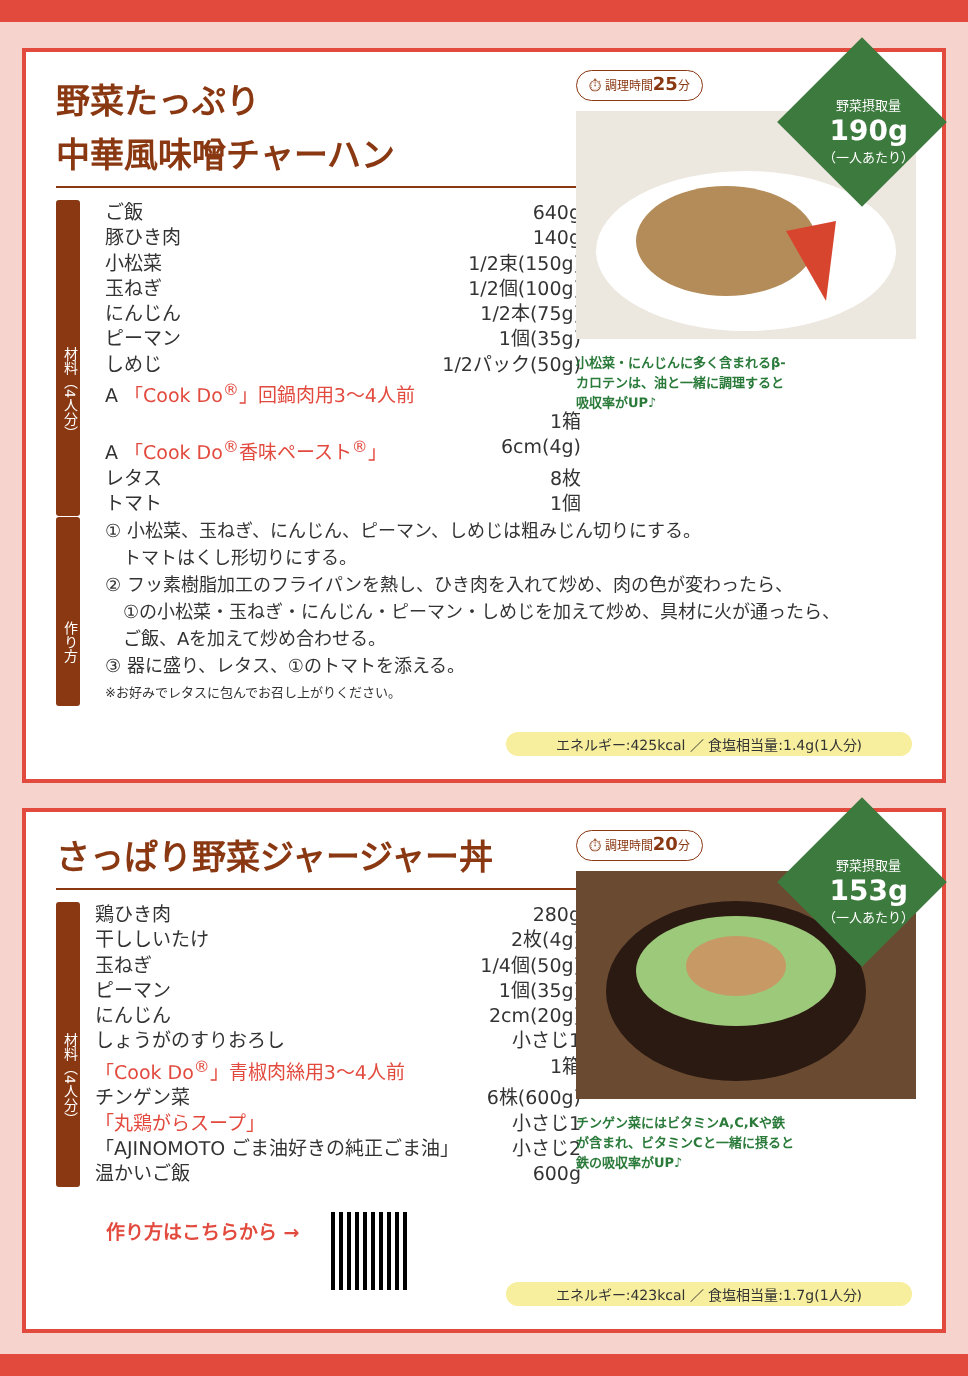野菜たっぷり
中華風味噌チャーハン
材料（4人分）
ご飯 640g
豚ひき肉 140g
小松菜 1/2束(150g)
玉ねぎ 1/2個(100g)
にんじん 1/2本(75g)
ピーマン 1個(35g)
しめじ 1/2パック(50g)
A 「Cook Do<sup>®</sup>」回鍋肉用3～4人前
1箱
A 「Cook Do<sup>®</sup>香味ペースト<sup>®</sup>」 6cm(4g)
レタス 8枚
トマト 1個
⏱ 調理時間25分
小松菜・にんじんに多く含まれるβ-カロテンは、油と一緒に調理すると吸収率がUP♪
野菜摂取量
190g
（一人あたり）
作り方
① 小松菜、玉ねぎ、にんじん、ピーマン、しめじは粗みじん切りにする。
　トマトはくし形切りにする。
② フッ素樹脂加工のフライパンを熱し、ひき肉を入れて炒め、肉の色が変わったら、
　①の小松菜・玉ねぎ・にんじん・ピーマン・しめじを加えて炒め、具材に火が通ったら、
　ご飯、Aを加えて炒め合わせる。
③ 器に盛り、レタス、①のトマトを添える。
※お好みでレタスに包んでお召し上がりください。
エネルギー:425kcal ／ 食塩相当量:1.4g(1人分)
さっぱり野菜ジャージャー丼
材料（4人分）
鶏ひき肉 280g
干ししいたけ 2枚(4g)
玉ねぎ 1/4個(50g)
ピーマン 1個(35g)
にんじん 2cm(20g)
しょうがのすりおろし 小さじ1
「Cook Do<sup>®</sup>」青椒肉絲用3～4人前 1箱
チンゲン菜 6株(600g)
「丸鶏がらスープ」 小さじ1
「AJINOMOTO ごま油好きの純正ごま油」 小さじ2
温かいご飯 600g
作り方はこちらから →
⏱ 調理時間20分
チンゲン菜にはビタミンA,C,Kや鉄が含まれ、ビタミンCと一緒に摂ると鉄の吸収率がUP♪
野菜摂取量
153g
（一人あたり）
エネルギー:423kcal ／ 食塩相当量:1.7g(1人分)